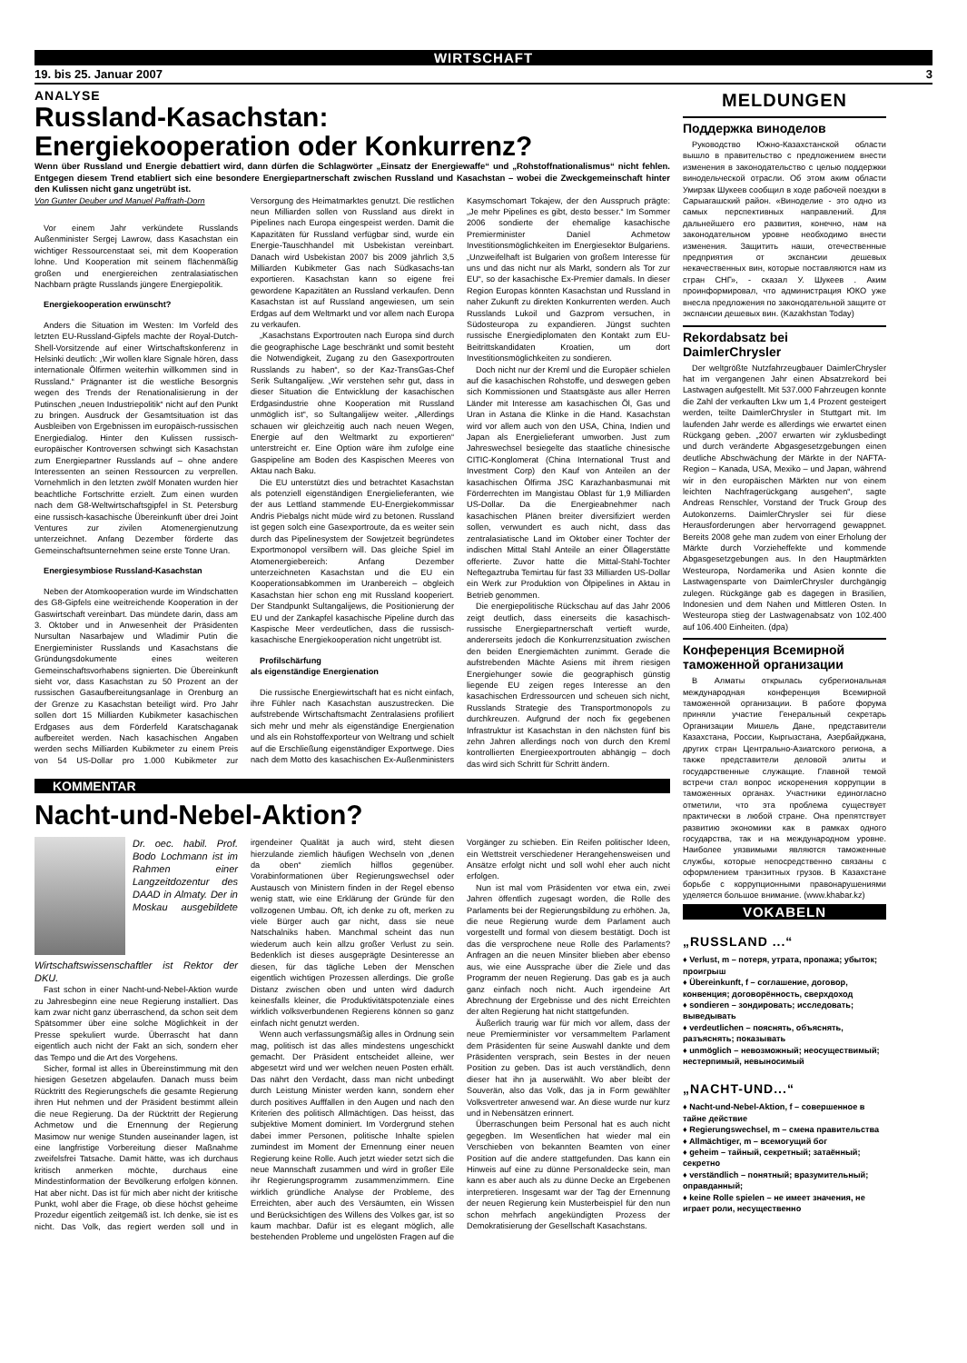WIRTSCHAFT
19. bis 25. Januar 2007 3
ANALYSE
Russland-Kasachstan:
Energiekooperation oder Konkurrenz?
Wenn über Russland und Energie debattiert wird, dann dürfen die Schlagwörter „Einsatz der Energiewaffe“ und „Rohstoffnationalismus“ nicht fehlen. Entgegen diesem Trend etabliert sich eine besondere Energiepartnerschaft zwischen Russland und Kasachstan – wobei die Zweckgemeinschaft hinter den Kulissen nicht ganz ungetrübt ist.
Von Gunter Deuber und Manuel Paffrath-Dorn
Vor einem Jahr verkündete Russlands Außenminister Sergej Lawrow, dass Kasachstan ein wichtiger Ressourcenstaat sei, mit dem Kooperation lohne. Und Kooperation mit seinem flächenmäßig großen und energiereichen zentralasiatischen Nachbarn prägte Russlands jüngere Energiepolitik.
Energiekooperation erwünscht?
Anders die Situation im Westen: Im Vorfeld des letzten EU-Russland-Gipfels machte der Royal-Dutch-Shell-Vorsitzende auf einer Wirtschaftskonferenz in Helsinki deutlich: „Wir wollen klare Signale hören, dass internationale Ölfirmen weiterhin willkommen sind in Russland.“ Prägnanter ist die westliche Besorgnis wegen des Trends der Renationalisierung in der Putinschen „neuen Industriepolitik“ nicht auf den Punkt zu bringen. Ausdruck der Gesamtsituation ist das Ausbleiben von Ergebnissen im europäisch-russischen Energiedialog. Hinter den Kulissen russisch-europäischer Kontroversen schwingt sich Kasachstan zum Energiepartner Russlands auf – ohne andere Interessenten an seinen Ressourcen zu verprellen. Vornehmlich in den letzten zwölf Monaten wurden hier beachtliche Fortschritte erzielt. Zum einen wurden nach dem G8-Weltwirtschaftsgipfel in St. Petersburg eine russisch-kasachische Übereinkunft über drei Joint Ventures zur zivilen Atomenergienutzung unterzeichnet. Anfang Dezember förderte das Gemeinschaftsunternehmen seine erste Tonne Uran.
Energiesymbiose Russland-Kasachstan
Neben der Atomkooperation wurde im Windschatten des G8-Gipfels eine weitreichende Kooperation in der Gaswirtschaft vereinbart. Das mündete darin, dass am 3. Oktober und in Anwesenheit der Präsidenten Nursultan Nasarbajew und Wladimir Putin die Energieminister Russlands und Kasachstans die Gründungsdokumente eines weiteren Gemeinschaftsvorhabens signierten. Die Übereinkunft sieht vor, dass Kasachstan zu 50 Prozent an der russischen Gasaufbereitungsanlage in Orenburg an der Grenze zu Kasachstan beteiligt wird. Pro Jahr sollen dort 15 Milliarden Kubikmeter kasachischen Erdgases aus dem Förderfeld Karatschaganak aufbereitet werden. Nach kasachischen Angaben werden sechs Milliarden Kubikmeter zu einem Preis von 54 US-Dollar pro 1.000 Kubikmeter zur Versorgung des Heimatmarktes genutzt. Die restlichen neun Milliarden sollen von Russland aus direkt in Pipelines nach Europa eingespeist werden. Damit die Kapazitäten für Russland verfügbar sind, wurde ein Energie-Tauschhandel mit Usbekistan vereinbart. Danach wird Usbekistan 2007 bis 2009 jährlich 3,5 Milliarden Kubikmeter Gas nach Südkasachs-tan exportieren. Kasachstan kann so eigene frei gewordene Kapazitäten an Russland verkaufen. Denn Kasachstan ist auf Russland angewiesen, um sein Erdgas auf dem Weltmarkt und vor allem nach Europa zu verkaufen.
„Kasachstans Exportrouten nach Europa sind durch die geographische Lage beschränkt und somit besteht die Notwendigkeit, Zugang zu den Gasexportrouten Russlands zu haben“, so der Kaz-TransGas-Chef Serik Sultangalijew. „Wir verstehen sehr gut, dass in dieser Situation die Entwicklung der kasachischen Erdgasindustrie ohne Kooperation mit Russland unmöglich ist“, so Sultangalijew weiter. „Allerdings schauen wir gleichzeitig auch nach neuen Wegen, Energie auf den Weltmarkt zu exportieren“ unterstreicht er. Eine Option wäre ihm zufolge eine Gaspipeline am Boden des Kaspischen Meeres von Aktau nach Baku.
Die EU unterstützt dies und betrachtet Kasachstan als potenziell eigenständigen Energielieferanten, wie der aus Lettland stammende EU-Energiekommissar Andris Piebalgs nicht müde wird zu betonen. Russland ist gegen solch eine Gasexportroute, da es weiter sein durch das Pipelinesystem der Sowjetzeit begründetes Exportmonopol versilbern will. Das gleiche Spiel im Atomenergiebereich: Anfang Dezember unterzeichneten Kasachstan und die EU ein Kooperationsabkommen im Uranbereich – obgleich Kasachstan hier schon eng mit Russland kooperiert. Der Standpunkt Sultangalijews, die Positionierung der EU und der Zankapfel kasachische Pipeline durch das Kaspische Meer verdeutlichen, dass die russisch-kasachische Energiekooperation nicht ungetrübt ist.
Profilschärfung
als eigenständige Energienation
Die russische Energiewirtschaft hat es nicht einfach, ihre Fühler nach Kasachstan auszustrecken. Die aufstrebende Wirtschaftsmacht Zentralasiens profiliert sich mehr und mehr als eigenständige Energienation und als ein Rohstoffexporteur von Weltrang und schielt auf die Erschließung eigenständiger Exportwege. Dies nach dem Motto des kasachischen Ex-Außenministers Kasymschomart Tokajew, der den Ausspruch prägte: „Je mehr Pipelines es gibt, desto besser.“ Im Sommer 2006 sondierte der ehemalige kasachische Premierminister Daniel Achmetow Investitionsmöglichkeiten im Energiesektor Bulgariens. „Unzweifelhaft ist Bulgarien von großem Interesse für uns und das nicht nur als Markt, sondern als Tor zur EU“, so der kasachische Ex-Premier damals. In dieser Region Europas könnten Kasachstan und Russland in naher Zukunft zu direkten Konkurrenten werden. Auch Russlands Lukoil und Gazprom versuchen, in Südosteuropa zu expandieren. Jüngst suchten russische Energiediplomaten den Kontakt zum EU-Beitrittskandidaten Kroatien, um dort Investitionsmöglichkeiten zu sondieren.
Doch nicht nur der Kreml und die Europäer schielen auf die kasachischen Rohstoffe, und deswegen geben sich Kommissionen und Staatsgäste aus aller Herren Länder mit Interesse am kasachischen Öl, Gas und Uran in Astana die Klinke in die Hand. Kasachstan wird vor allem auch von den USA, China, Indien und Japan als Energielieferant umworben. Just zum Jahreswechsel besiegelte das staatliche chinesische CITIC-Konglomerat (China International Trust and Investment Corp) den Kauf von Anteilen an der kasachischen Ölfirma JSC Karazhanbasmunai mit Förderrechten im Mangistau Oblast für 1,9 Milliarden US-Dollar. Da die Energieabnehmer nach kasachischen Plänen breiter diversifiziert werden sollen, verwundert es auch nicht, dass das zentralasiatische Land im Oktober einer Tochter der indischen Mittal Stahl Anteile an einer Öllagerstätte offerierte. Zuvor hatte die Mittal-Stahl-Tochter Neftegaztruba Temirtau für fast 33 Milliarden US-Dollar ein Werk zur Produktion von Ölpipelines in Aktau in Betrieb genommen.
Die energiepolitische Rückschau auf das Jahr 2006 zeigt deutlich, dass einerseits die kasachisch-russische Energiepartnerschaft vertieft wurde, andererseits jedoch die Konkurrenzsituation zwischen den beiden Energiemächten zunimmt. Gerade die aufstrebenden Mächte Asiens mit ihrem riesigen Energiehunger sowie die geographisch günstig liegende EU zeigen reges Interesse an den kasachischen Erdressourcen und scheuen sich nicht, Russlands Strategie des Transportmonopols zu durchkreuzen. Aufgrund der noch fix gegebenen Infrastruktur ist Kasachstan in den nächsten fünf bis zehn Jahren allerdings noch von durch den Kreml kontrollierten Energieexportrouten abhängig – doch das wird sich Schritt für Schritt ändern.
KOMMENTAR
Nacht-und-Nebel-Aktion?
Dr. oec. habil. Prof. Bodo Lochmann ist im Rahmen einer Langzeitdozentur des DAAD in Almaty. Der in Moskau ausgebildete Wirtschaftswissenschaftler ist Rektor der DKU.
Fast schon in einer Nacht-und-Nebel-Aktion wurde zu Jahresbeginn eine neue Regierung installiert. Das kam zwar nicht ganz überraschend, da schon seit dem Spätsommer über eine solche Möglichkeit in der Presse spekuliert wurde. Überrascht hat dann eigentlich auch nicht der Fakt an sich, sondern eher das Tempo und die Art des Vorgehens.
Sicher, formal ist alles in Übereinstimmung mit den hiesigen Gesetzen abgelaufen. Danach muss beim Rücktritt des Regierungschefs die gesamte Regierung ihren Hut nehmen und der Präsident bestimmt allein die neue Regierung. Da der Rücktritt der Regierung Achmetow und die Ernennung der Regierung Masimow nur wenige Stunden auseinander lagen, ist eine langfristige Vorbereitung dieser Maßnahme zweifelsfrei Tatsache. Damit hätte, was ich durchaus kritisch anmerken möchte, durchaus eine Mindestinformation der Bevölkerung erfolgen können. Hat aber nicht. Das ist für mich aber nicht der kritische Punkt, wohl aber die Frage, ob diese höchst geheime Prozedur eigentlich zeitgemäß ist. Ich denke, sie ist es nicht. Das Volk, das regiert werden soll und in irgendeiner Qualität ja auch wird, steht diesen hierzulande ziemlich häufigen Wechseln von „denen da oben“ ziemlich hilflos gegenüber. Vorabinformationen über Regierungswechsel oder Austausch von Ministern finden in der Regel ebenso wenig statt, wie eine Erklärung der Gründe für den vollzogenen Umbau. Oft, ich denke zu oft, merken zu viele Bürger auch gar nicht, dass sie neue Natschalniks haben. Manchmal scheint das nun wiederum auch kein allzu großer Verlust zu sein. Bedenklich ist dieses ausgeprägte Desinteresse an diesen, für das tägliche Leben der Menschen eigentlich wichtigen Prozessen allerdings. Die große Distanz zwischen oben und unten wird dadurch keinesfalls kleiner, die Produktivitätspotenziale eines wirklich volksverbundenen Regierens können so ganz einfach nicht genutzt werden.
Wenn auch verfassungsmäßig alles in Ordnung sein mag, politisch ist das alles mindestens ungeschickt gemacht. Der Präsident entscheidet alleine, wer abgesetzt wird und wer welchen neuen Posten erhält. Das nährt den Verdacht, dass man nicht unbedingt durch Leistung Minister werden kann, sondern eher durch positives Aufffallen in den Augen und nach den Kriterien des politisch Allmächtigen. Das heisst, das subjektive Moment dominiert. Im Vordergrund stehen dabei immer Personen, politische Inhalte spielen zumindest im Moment der Ernennung einer neuen Regierung keine Rolle. Auch jetzt wieder setzt sich die neue Mannschaft zusammen und wird in großer Eile ihr Regierungsprogramm zusammenzimmern. Eine wirklich gründliche Analyse der Probleme, des Erreichten, aber auch des Versäumten, ein Wissen und Berücksichtigen des Willens des Volkes gar, ist so kaum machbar. Dafür ist es elegant möglich, alle bestehenden Probleme und ungelösten Fragen auf die Vorgänger zu schieben. Ein Reifen politischer Ideen, ein Wettstreit verschiedener Herangehensweisen und Ansätze erfolgt nicht und soll wohl eher auch nicht erfolgen.
Nun ist mal vom Präsidenten vor etwa ein, zwei Jahren öffentlich zugesagt worden, die Rolle des Parlaments bei der Regierungsbildung zu erhöhen. Ja, die neue Regierung wurde dem Parlament auch vorgestellt und formal von diesem bestätigt. Doch ist das die versprochene neue Rolle des Parlaments? Anfragen an die neuen Minsiter blieben aber ebenso aus, wie eine Aussprache über die Ziele und das Programm der neuen Regierung. Das gab es ja auch ganz einfach noch nicht. Auch irgendeine Art Abrechnung der Ergebnisse und des nicht Erreichten der alten Regierung hat nicht stattgefunden.
Äußerlich traurig war für mich vor allem, dass der neue Premierminister vor versammeltem Parlament dem Präsidenten für seine Auswahl dankte und dem Präsidenten versprach, sein Bestes in der neuen Position zu geben. Das ist auch verständlich, denn dieser hat ihn ja auserwählt. Wo aber bleibt der Souverän, also das Volk, das ja in Form gewählter Volksvertreter anwesend war. An diese wurde nur kurz und in Nebensätzen erinnert.
Überraschungen beim Personal hat es auch nicht gegegben. Im Wesentlichen hat wieder mal ein Verschieben von bekannten Beamten von einer Position auf die andere stattgefunden. Das kann ein Hinweis auf eine zu dünne Personaldecke sein, man kann es aber auch als zu dünne Decke an Ergebenen interpretieren. Insgesamt war der Tag der Ernennung der neuen Regierung kein Musterbeispiel für den nun schon mehrfach angekündigten Prozess der Demokratisierung der Gesellschaft Kasachstans.
MELDUNGEN
Поддержка виноделов
Руководство Южно-Казахстанской области вышло в правительство с предложением внести изменения в законодательство с целью поддержки винодельческой отрасли. Об этом аким области Умирзак Шукеев сообщил в ходе рабочей поездки в Сарыагашский район. «Виноделие - это одно из самых перспективных направлений. Для дальнейшего его развития, конечно, нам на законодательном уровне необходимо внести изменения. Защитить наши, отечественные предприятия от экспансии дешевых некачественных вин, которые поставляются нам из стран СНГ», - сказал У. Шукеев . Аким проинформировал, что администрация ЮКО уже внесла предложения по законодательной защите от экспансии дешевых вин. (Kazakhstan Today)
Rekordabsatz bei DaimlerChrysler
Der weltgrößte Nutzfahrzeugbauer DaimlerChrysler hat im vergangenen Jahr einen Absatzrekord bei Lastwagen aufgestellt. Mit 537.000 Fahrzeugen konnte die Zahl der verkauften Lkw um 1,4 Prozent gesteigert werden, teilte DaimlerChrysler in Stuttgart mit. Im laufenden Jahr werde es allerdings wie erwartet einen Rückgang geben. „2007 erwarten wir zyklusbedingt und durch veränderte Abgasgesetzgebungen einen deutliche Abschwächung der Märkte in der NAFTA-Region – Kanada, USA, Mexiko – und Japan, während wir in den europäischen Märkten nur von einem leichten Nachfragerückgang ausgehen“, sagte Andreas Renschler, Vorstand der Truck Group des Autokonzerns. DaimlerChrysler sei für diese Herausforderungen aber hervorragend gewappnet. Bereits 2008 gehe man zudem von einer Erholung der Märkte durch Vorzieheffekte und kommende Abgasgesetzgebungen aus. In den Hauptmärkten Westeuropa, Nordamerika und Asien konnte die Lastwagensparte von DaimlerChrysler durchgängig zulegen. Rückgänge gab es dagegen in Brasilien, Indonesien und dem Nahen und Mittleren Osten. In Westeuropa stieg der Lastwagenabsatz von 102.400 auf 106.400 Einheiten. (dpa)
Конференция Всемирной таможенной организации
В Алматы открылась субрегиональная международная конференция Всемирной таможенной организации. В работе форума приняли участие Генеральный секретарь Организации Мишель Дане, представители Казахстана, России, Кыргызстана, Азербайджана, других стран Центрально-Азиатского региона, а также представители деловой элиты и государственные служащие. Главной темой встречи стал вопрос искоренения коррупции в таможенных органах. Участники единогласно отметили, что эта проблема существует практически в любой стране. Она препятствует развитию экономики как в рамках одного государства, так и на международном уровне. Наиболее уязвимыми являются таможенные службы, которые непосредственно связаны с оформлением транзитных грузов. В Казахстане борьбе с коррупционными правонарушениями уделяется большое внимание. (www.khabar.kz)
VOKABELN
„RUSSLAND ...“
♦ Verlust, m – потеря, утрата, пропажа; убыток; проигрыш
♦ Übereinkunft, f – соглашение, договор, конвенция; договорённость, сверхдоход
♦ sondieren – зондировать; исследовать; выведывать
♦ verdeutlichen – пояснять, объяснять, разъяснять; показывать
♦ unmöglich – невозможный; неосуществимый; нестерпимый, невыносимый
„NACHT-UND...“
♦ Nacht-und-Nebel-Aktion, f – совершенное в тайне действие
♦ Regierungswechsel, m – смена правительства
♦ Allmächtiger, m – всемогущий бог
♦ geheim – тайный, секретный; затаённый; секретно
♦ verständlich – понятный; вразумительный; оправданный;
♦ keine Rolle spielen – не имеет значения, не играет роли, несущественно